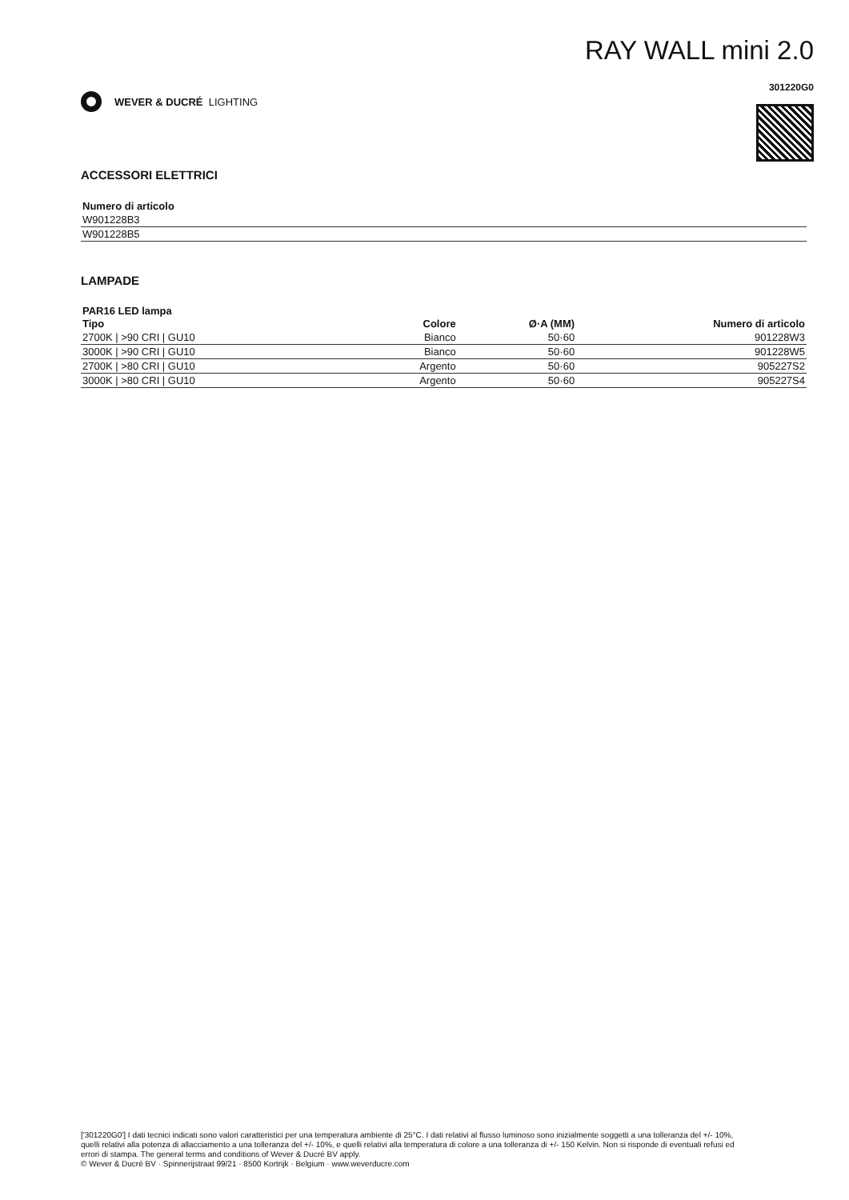WEVER & DUCRÉ LIGHTING
RAY WALL mini 2.0
301220G0
ACCESSORI ELETTRICI
| Numero di articolo |
| --- |
| W901228B3 |
| W901228B5 |
LAMPADE
PAR16 LED lampa
| Tipo | Colore | Ø·A (MM) | Numero di articolo |
| --- | --- | --- | --- |
| 2700K / >90 CRI / GU10 | Bianco | 50·60 | 901228W3 |
| 3000K / >90 CRI / GU10 | Bianco | 50·60 | 901228W5 |
| 2700K / >80 CRI / GU10 | Argento | 50·60 | 905227S2 |
| 3000K / >80 CRI / GU10 | Argento | 50·60 | 905227S4 |
['301220G0'] I dati tecnici indicati sono valori caratteristici per una temperatura ambiente di 25°C. I dati relativi al flusso luminoso sono inizialmente soggetti a una tolleranza del +/- 10%, quelli relativi alla potenza di allacciamento a una tolleranza del +/- 10%, e quelli relativi alla temperatura di colore a una tolleranza di +/- 150 Kelvin. Non si risponde di eventuali refusi ed errori di stampa. The general terms and conditions of Wever & Ducré BV apply.
© Wever & Ducré BV · Spinnerijstraat 99/21 · 8500 Kortrijk · Belgium · www.weverducre.com